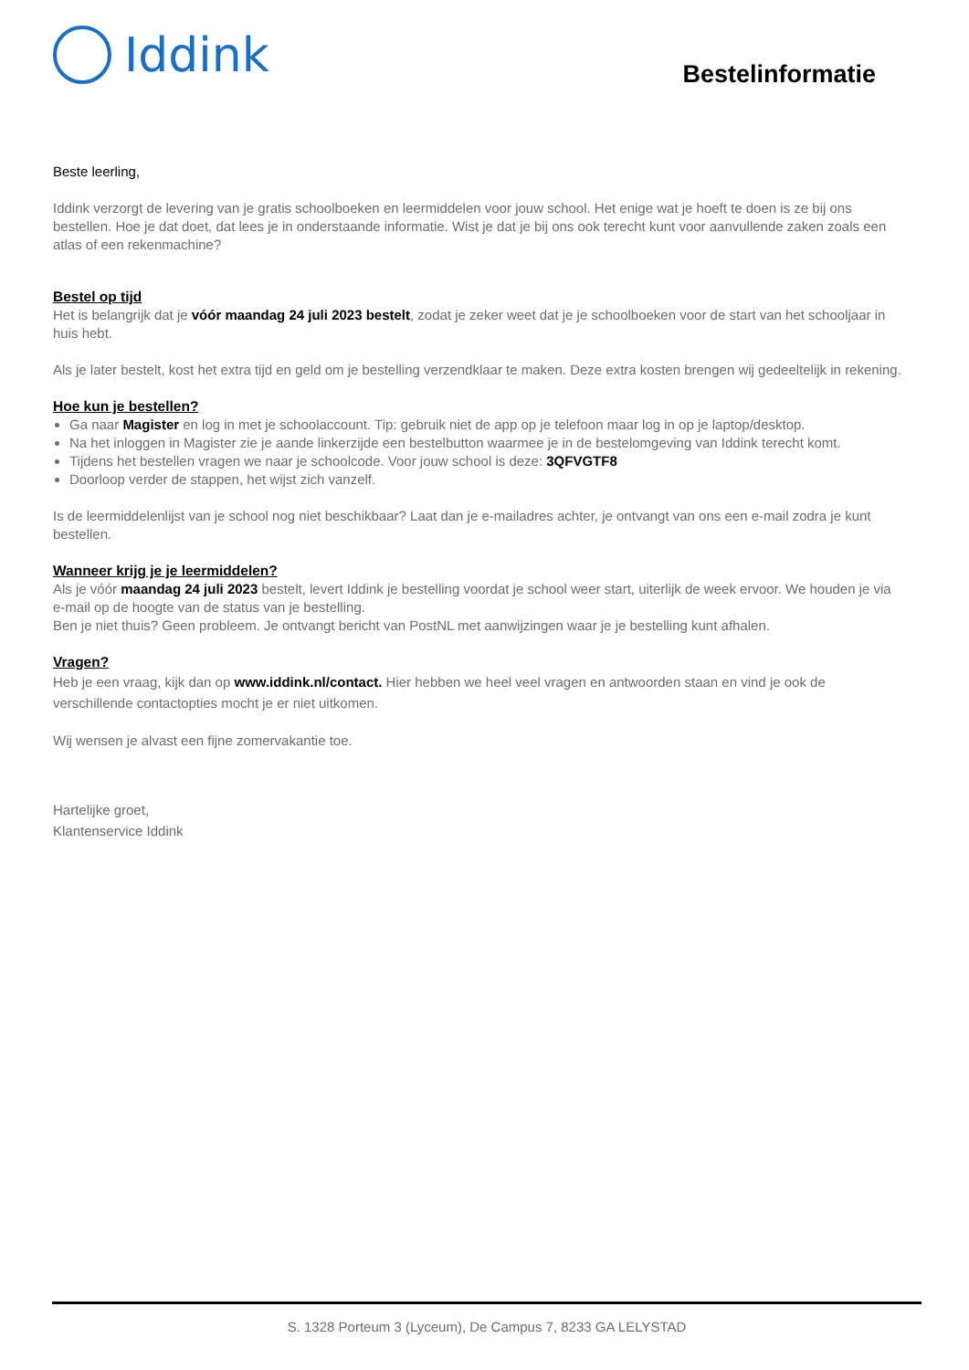Iddink
Bestelinformatie
Beste leerling,
Iddink verzorgt de levering van je gratis schoolboeken en leermiddelen voor jouw school. Het enige wat je hoeft te doen is ze bij ons bestellen. Hoe je dat doet, dat lees je in onderstaande informatie. Wist je dat je bij ons ook terecht kunt voor aanvullende zaken zoals een atlas of een rekenmachine?
Bestel op tijd
Het is belangrijk dat je vóór maandag 24 juli 2023 bestelt, zodat je zeker weet dat je je schoolboeken voor de start van het schooljaar in huis hebt.
Als je later bestelt, kost het extra tijd en geld om je bestelling verzendklaar te maken. Deze extra kosten brengen wij gedeeltelijk in rekening.
Hoe kun je bestellen?
Ga naar Magister en log in met je schoolaccount. Tip: gebruik niet de app op je telefoon maar log in op je laptop/desktop.
Na het inloggen in Magister zie je aande linkerzijde een bestelbutton waarmee je in de bestelomgeving van Iddink terecht komt.
Tijdens het bestellen vragen we naar je schoolcode. Voor jouw school is deze: 3QFVGTF8
Doorloop verder de stappen, het wijst zich vanzelf.
Is de leermiddelenlijst van je school nog niet beschikbaar? Laat dan je e-mailadres achter, je ontvangt van ons een e-mail zodra je kunt bestellen.
Wanneer krijg je je leermiddelen?
Als je vóór maandag 24 juli 2023 bestelt, levert Iddink je bestelling voordat je school weer start, uiterlijk de week ervoor. We houden je via e-mail op de hoogte van de status van je bestelling.
Ben je niet thuis? Geen probleem. Je ontvangt bericht van PostNL met aanwijzingen waar je je bestelling kunt afhalen.
Vragen?
Heb je een vraag, kijk dan op www.iddink.nl/contact. Hier hebben we heel veel vragen en antwoorden staan en vind je ook de verschillende contactopties mocht je er niet uitkomen.
Wij wensen je alvast een fijne zomervakantie toe.
Hartelijke groet,
Klantenservice Iddink
S. 1328 Porteum 3 (Lyceum), De Campus 7, 8233 GA LELYSTAD